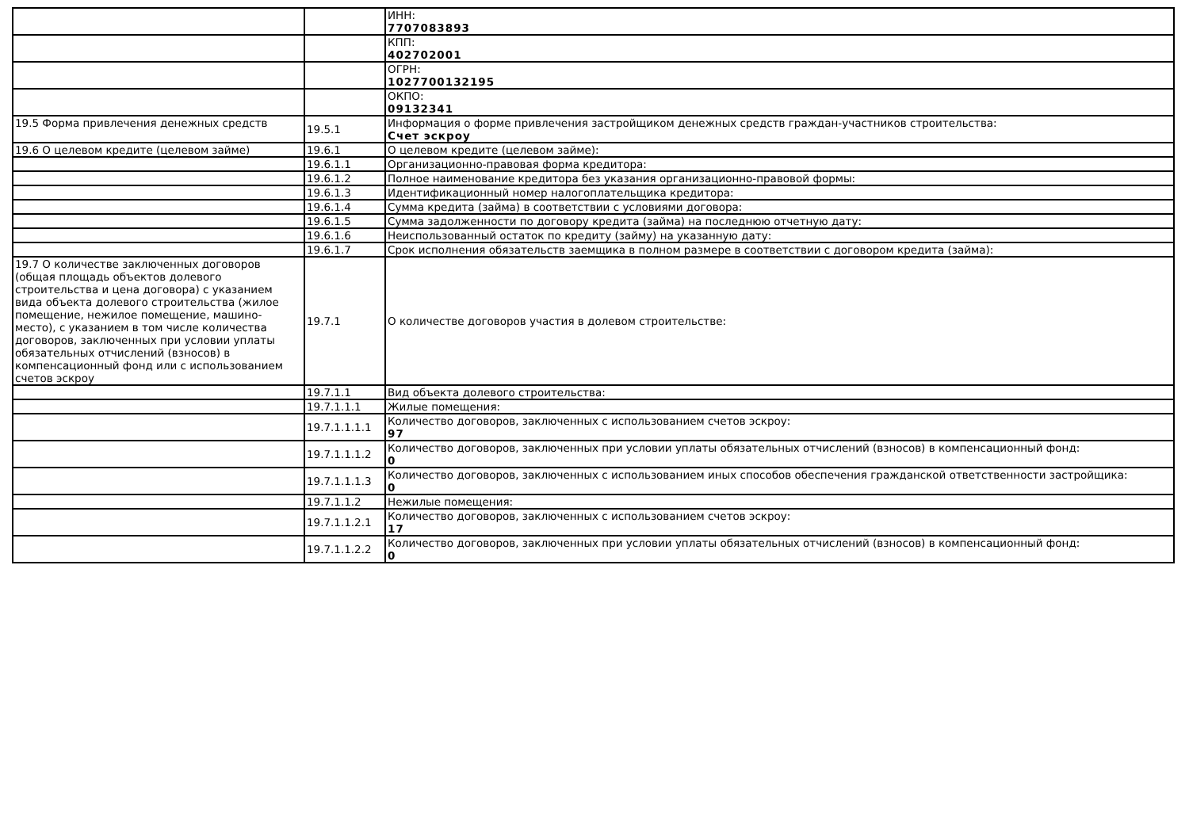| | | ИНН: 7707083893 |
| | | КПП: 402702001 |
| | | ОГРН: 1027700132195 |
| | | ОКПО: 09132341 |
| 19.5 Форма привлечения денежных средств | 19.5.1 | Информация о форме привлечения застройщиком денежных средств граждан-участников строительства: Счет эскроу |
| 19.6 О целевом кредите (целевом займе) | 19.6.1 | О целевом кредите (целевом займе): |
| | 19.6.1.1 | Организационно-правовая форма кредитора: |
| | 19.6.1.2 | Полное наименование кредитора без указания организационно-правовой формы: |
| | 19.6.1.3 | Идентификационный номер налогоплательщика кредитора: |
| | 19.6.1.4 | Сумма кредита (займа) в соответствии с условиями договора: |
| | 19.6.1.5 | Сумма задолженности по договору кредита (займа) на последнюю отчетную дату: |
| | 19.6.1.6 | Неиспользованный остаток по кредиту (займу) на указанную дату: |
| | 19.6.1.7 | Срок исполнения обязательств заемщика в полном размере в соответствии с договором кредита (займа): |
| 19.7 О количестве заключенных договоров (общая площадь объектов долевого строительства и цена договора) с указанием вида объекта долевого строительства (жилое помещение, нежилое помещение, машино-место), с указанием в том числе количества договоров, заключенных при условии уплаты обязательных отчислений (взносов) в компенсационный фонд или с использованием счетов эскроу | 19.7.1 | О количестве договоров участия в долевом строительстве: |
| | 19.7.1.1 | Вид объекта долевого строительства: |
| | 19.7.1.1.1 | Жилые помещения: |
| | 19.7.1.1.1.1 | Количество договоров, заключенных с использованием счетов эскроу: 97 |
| | 19.7.1.1.1.2 | Количество договоров, заключенных при условии уплаты обязательных отчислений (взносов) в компенсационный фонд: 0 |
| | 19.7.1.1.1.3 | Количество договоров, заключенных с использованием иных способов обеспечения гражданской ответственности застройщика: 0 |
| | 19.7.1.1.2 | Нежилые помещения: |
| | 19.7.1.1.2.1 | Количество договоров, заключенных с использованием счетов эскроу: 17 |
| | 19.7.1.1.2.2 | Количество договоров, заключенных при условии уплаты обязательных отчислений (взносов) в компенсационный фонд: 0 |